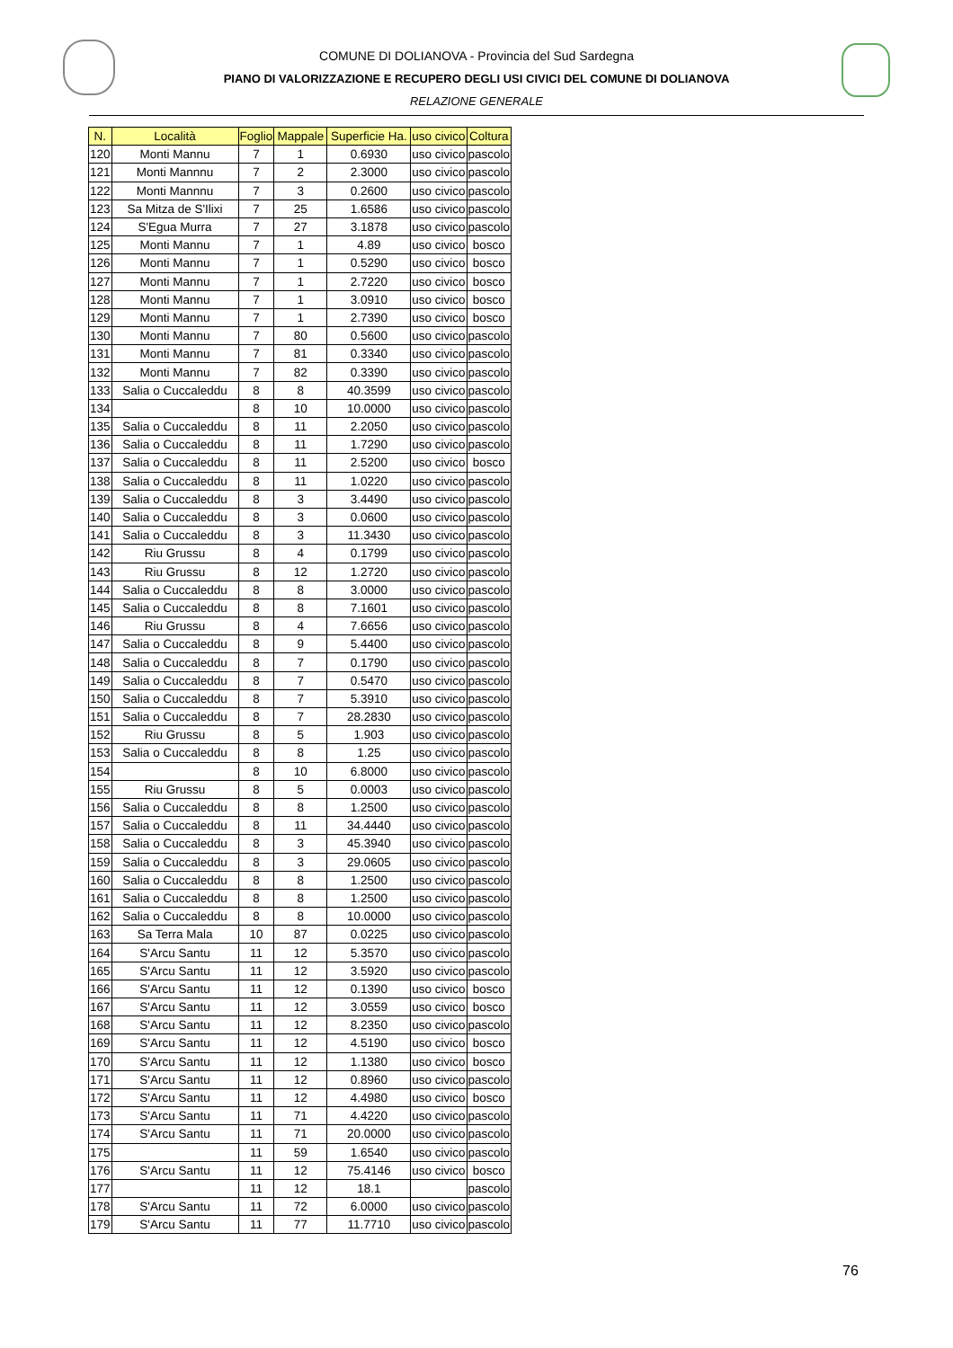COMUNE DI DOLIANOVA - Provincia del Sud Sardegna
PIANO DI VALORIZZAZIONE E RECUPERO DEGLI USI CIVICI DEL COMUNE DI DOLIANOVA
RELAZIONE GENERALE
| N. | Località | Foglio | Mappale | Superficie Ha. | uso civico | Coltura |
| --- | --- | --- | --- | --- | --- | --- |
| 120 | Monti Mannu | 7 | 1 | 0.6930 | uso civico | pascolo |
| 121 | Monti Mannnu | 7 | 2 | 2.3000 | uso civico | pascolo |
| 122 | Monti Mannnu | 7 | 3 | 0.2600 | uso civico | pascolo |
| 123 | Sa Mitza de S'Ilixi | 7 | 25 | 1.6586 | uso civico | pascolo |
| 124 | S'Egua Murra | 7 | 27 | 3.1878 | uso civico | pascolo |
| 125 | Monti Mannu | 7 | 1 | 4.89 | uso civico | bosco |
| 126 | Monti Mannu | 7 | 1 | 0.5290 | uso civico | bosco |
| 127 | Monti Mannu | 7 | 1 | 2.7220 | uso civico | bosco |
| 128 | Monti Mannu | 7 | 1 | 3.0910 | uso civico | bosco |
| 129 | Monti Mannu | 7 | 1 | 2.7390 | uso civico | bosco |
| 130 | Monti Mannu | 7 | 80 | 0.5600 | uso civico | pascolo |
| 131 | Monti Mannu | 7 | 81 | 0.3340 | uso civico | pascolo |
| 132 | Monti Mannu | 7 | 82 | 0.3390 | uso civico | pascolo |
| 133 | Salia o Cuccaleddu | 8 | 8 | 40.3599 | uso civico | pascolo |
| 134 | | 8 | 10 | 10.0000 | uso civico | pascolo |
| 135 | Salia o Cuccaleddu | 8 | 11 | 2.2050 | uso civico | pascolo |
| 136 | Salia o Cuccaleddu | 8 | 11 | 1.7290 | uso civico | pascolo |
| 137 | Salia o Cuccaleddu | 8 | 11 | 2.5200 | uso civico | bosco |
| 138 | Salia o Cuccaleddu | 8 | 11 | 1.0220 | uso civico | pascolo |
| 139 | Salia o Cuccaleddu | 8 | 3 | 3.4490 | uso civico | pascolo |
| 140 | Salia o Cuccaleddu | 8 | 3 | 0.0600 | uso civico | pascolo |
| 141 | Salia o Cuccaleddu | 8 | 3 | 11.3430 | uso civico | pascolo |
| 142 | Riu Grussu | 8 | 4 | 0.1799 | uso civico | pascolo |
| 143 | Riu Grussu | 8 | 12 | 1.2720 | uso civico | pascolo |
| 144 | Salia o Cuccaleddu | 8 | 8 | 3.0000 | uso civico | pascolo |
| 145 | Salia o Cuccaleddu | 8 | 8 | 7.1601 | uso civico | pascolo |
| 146 | Riu Grussu | 8 | 4 | 7.6656 | uso civico | pascolo |
| 147 | Salia o Cuccaleddu | 8 | 9 | 5.4400 | uso civico | pascolo |
| 148 | Salia o Cuccaleddu | 8 | 7 | 0.1790 | uso civico | pascolo |
| 149 | Salia o Cuccaleddu | 8 | 7 | 0.5470 | uso civico | pascolo |
| 150 | Salia o Cuccaleddu | 8 | 7 | 5.3910 | uso civico | pascolo |
| 151 | Salia o Cuccaleddu | 8 | 7 | 28.2830 | uso civico | pascolo |
| 152 | Riu Grussu | 8 | 5 | 1.903 | uso civico | pascolo |
| 153 | Salia o Cuccaleddu | 8 | 8 | 1.25 | uso civico | pascolo |
| 154 | | 8 | 10 | 6.8000 | uso civico | pascolo |
| 155 | Riu Grussu | 8 | 5 | 0.0003 | uso civico | pascolo |
| 156 | Salia o Cuccaleddu | 8 | 8 | 1.2500 | uso civico | pascolo |
| 157 | Salia o Cuccaleddu | 8 | 11 | 34.4440 | uso civico | pascolo |
| 158 | Salia o Cuccaleddu | 8 | 3 | 45.3940 | uso civico | pascolo |
| 159 | Salia o Cuccaleddu | 8 | 3 | 29.0605 | uso civico | pascolo |
| 160 | Salia o Cuccaleddu | 8 | 8 | 1.2500 | uso civico | pascolo |
| 161 | Salia o Cuccaleddu | 8 | 8 | 1.2500 | uso civico | pascolo |
| 162 | Salia o Cuccaleddu | 8 | 8 | 10.0000 | uso civico | pascolo |
| 163 | Sa Terra Mala | 10 | 87 | 0.0225 | uso civico | pascolo |
| 164 | S'Arcu Santu | 11 | 12 | 5.3570 | uso civico | pascolo |
| 165 | S'Arcu Santu | 11 | 12 | 3.5920 | uso civico | pascolo |
| 166 | S'Arcu Santu | 11 | 12 | 0.1390 | uso civico | bosco |
| 167 | S'Arcu Santu | 11 | 12 | 3.0559 | uso civico | bosco |
| 168 | S'Arcu Santu | 11 | 12 | 8.2350 | uso civico | pascolo |
| 169 | S'Arcu Santu | 11 | 12 | 4.5190 | uso civico | bosco |
| 170 | S'Arcu Santu | 11 | 12 | 1.1380 | uso civico | bosco |
| 171 | S'Arcu Santu | 11 | 12 | 0.8960 | uso civico | pascolo |
| 172 | S'Arcu Santu | 11 | 12 | 4.4980 | uso civico | bosco |
| 173 | S'Arcu Santu | 11 | 71 | 4.4220 | uso civico | pascolo |
| 174 | S'Arcu Santu | 11 | 71 | 20.0000 | uso civico | pascolo |
| 175 | | 11 | 59 | 1.6540 | uso civico | pascolo |
| 176 | S'Arcu Santu | 11 | 12 | 75.4146 | uso civico | bosco |
| 177 | | 11 | 12 | 18.1 | | pascolo |
| 178 | S'Arcu Santu | 11 | 72 | 6.0000 | uso civico | pascolo |
| 179 | S'Arcu Santu | 11 | 77 | 11.7710 | uso civico | pascolo |
76